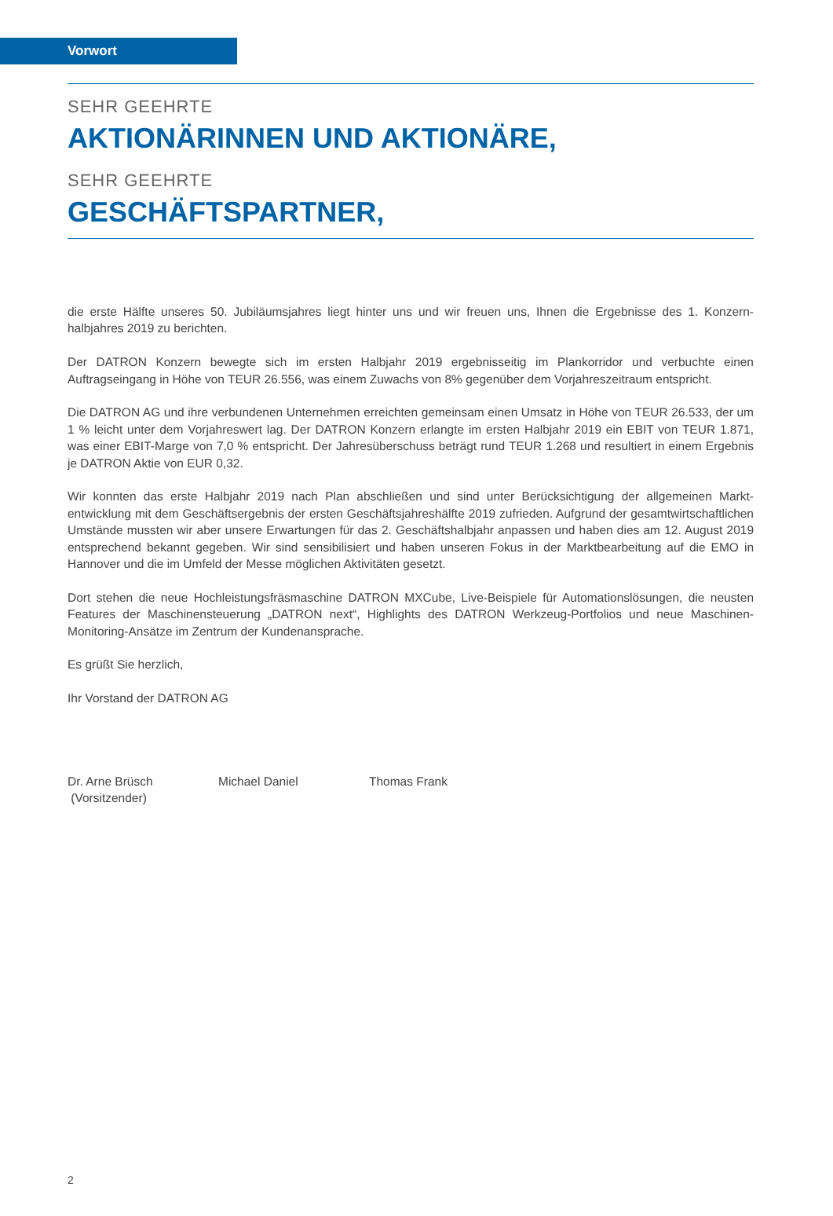Vorwort
SEHR GEEHRTE
AKTIONÄRINNEN UND AKTIONÄRE,
SEHR GEEHRTE
GESCHÄFTSPARTNER,
die erste Hälfte unseres 50. Jubiläumsjahres liegt hinter uns und wir freuen uns, Ihnen die Ergebnisse des 1. Konzern­halbjahres 2019 zu berichten.
Der DATRON Konzern bewegte sich im ersten Halbjahr 2019 ergebnisseitig im Plankorridor und verbuchte einen Auftragseingang in Höhe von TEUR 26.556, was einem Zuwachs von 8% gegenüber dem Vorjahreszeitraum entspricht.
Die DATRON AG und ihre verbundenen Unternehmen erreichten gemeinsam einen Umsatz in Höhe von TEUR 26.533, der um 1 % leicht unter dem Vorjahreswert lag. Der DATRON Konzern erlangte im ersten Halbjahr 2019 ein EBIT von TEUR 1.871, was einer EBIT-Marge von 7,0 % entspricht. Der Jahresüberschuss beträgt rund TEUR 1.268 und resultiert in einem Ergebnis je DATRON Aktie von EUR 0,32.
Wir konnten das erste Halbjahr 2019 nach Plan abschließen und sind unter Berücksichtigung der allgemeinen Markt­entwicklung mit dem Geschäftsergebnis der ersten Geschäftsjahreshälfte 2019 zufrieden. Aufgrund der gesamtwirt­schaftlichen Umstände mussten wir aber unsere Erwartungen für das 2. Geschäftshalbjahr anpassen und haben dies am 12. August 2019 entsprechend bekannt gegeben. Wir sind sensibilisiert und haben unseren Fokus in der Markt­bearbeitung auf die EMO in Hannover und die im Umfeld der Messe möglichen Aktivitäten gesetzt.
Dort stehen die neue Hochleistungsfräsmaschine DATRON MXCube, Live-Beispiele für Automationslösungen, die neusten Features der Maschinensteuerung „DATRON next“, Highlights des DATRON Werkzeug-Portfolios und neue Maschinen-Monitoring-Ansätze im Zentrum der Kundenansprache.
Es grüßt Sie herzlich,
Ihr Vorstand der DATRON AG
Dr. Arne Brüsch
(Vorsitzender)
Michael Daniel Thomas Frank
2